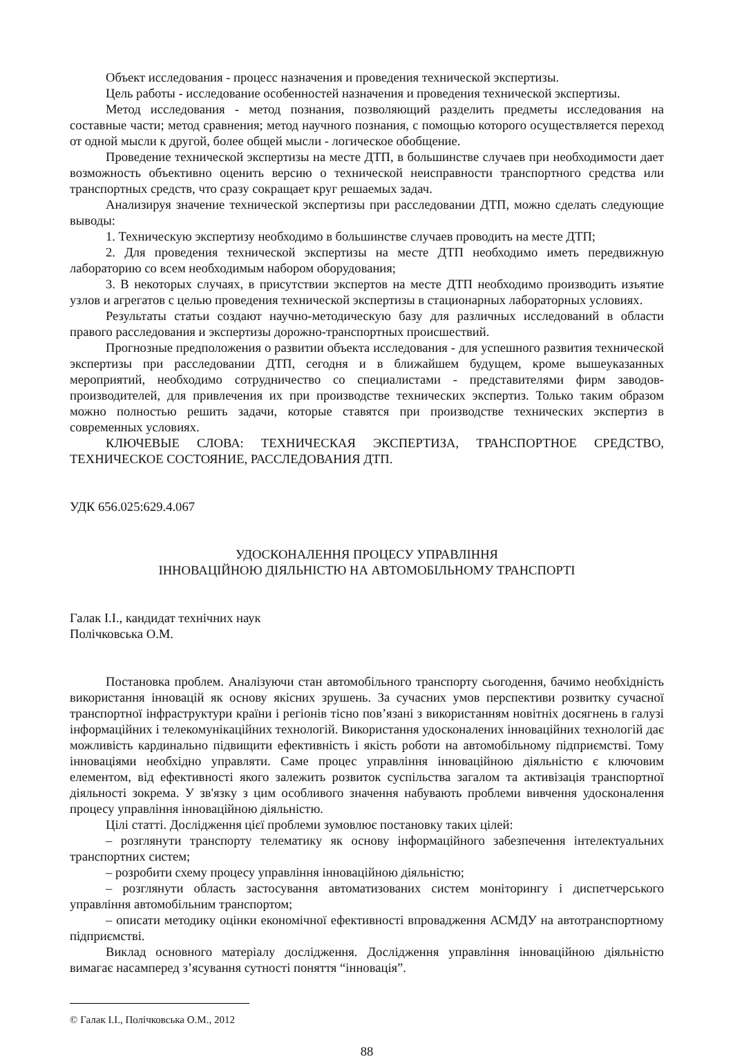Объект исследования - процесс назначения и проведения технической экспертизы.
Цель работы - исследование особенностей назначения и проведения технической экспертизы.
Метод исследования - метод познания, позволяющий разделить предметы исследования на составные части; метод сравнения; метод научного познания, с помощью которого осуществляется переход от одной мысли к другой, более общей мысли - логическое обобщение.
Проведение технической экспертизы на месте ДТП, в большинстве случаев при необходимости дает возможность объективно оценить версию о технической неисправности транспортного средства или транспортных средств, что сразу сокращает круг решаемых задач.
Анализируя значение технической экспертизы при расследовании ДТП, можно сделать следующие выводы:
1. Техническую экспертизу необходимо в большинстве случаев проводить на месте ДТП;
2. Для проведения технической экспертизы на месте ДТП необходимо иметь передвижную лабораторию со всем необходимым набором оборудования;
3. В некоторых случаях, в присутствии экспертов на месте ДТП необходимо производить изъятие узлов и агрегатов с целью проведения технической экспертизы в стационарных лабораторных условиях.
Результаты статьи создают научно-методическую базу для различных исследований в области правого расследования и экспертизы дорожно-транспортных происшествий.
Прогнозные предположения о развитии объекта исследования - для успешного развития технической экспертизы при расследовании ДТП, сегодня и в ближайшем будущем, кроме вышеуказанных мероприятий, необходимо сотрудничество со специалистами - представителями фирм заводов-производителей, для привлечения их при производстве технических экспертиз. Только таким образом можно полностью решить задачи, которые ставятся при производстве технических экспертиз в современных условиях.
КЛЮЧЕВЫЕ СЛОВА: ТЕХНИЧЕСКАЯ ЭКСПЕРТИЗА, ТРАНСПОРТНОЕ СРЕДСТВО, ТЕХНИЧЕСКОЕ СОСТОЯНИЕ, РАССЛЕДОВАНИЯ ДТП.
УДК 656.025:629.4.067
УДОСКОНАЛЕННЯ ПРОЦЕСУ УПРАВЛІННЯ
ІННОВАЦІЙНОЮ ДІЯЛЬНІСТЮ НА АВТОМОБІЛЬНОМУ ТРАНСПОРТІ
Галак І.І., кандидат технічних наук
Полічковська О.М.
Постановка проблем. Аналізуючи стан автомобільного транспорту сьогодення, бачимо необхідність використання інновацій як основу якісних зрушень. За сучасних умов перспективи розвитку сучасної транспортної інфраструктури країни і регіонів тісно пов’язані з використанням новітніх досягнень в галузі інформаційних і телекомунікаційних технологій. Використання удосконалених інноваційних технологій дає можливість кардинально підвищити ефективність і якість роботи на автомобільному підприємстві. Тому інноваціями необхідно управляти. Саме процес управління інноваційною діяльністю є ключовим елементом, від ефективності якого залежить розвиток суспільства загалом та активізація транспортної діяльності зокрема. У зв'язку з цим особливого значення набувають проблеми вивчення удосконалення процесу управління інноваційною діяльністю.
Цілі статті. Дослідження цієї проблеми зумовлює постановку таких цілей:
– розглянути транспорту телематику як основу інформаційного забезпечення інтелектуальних транспортних систем;
– розробити схему процесу управління інноваційною діяльністю;
– розглянути область застосування автоматизованих систем моніторингу і диспетчерського управління автомобільним транспортом;
– описати методику оцінки економічної ефективності впровадження АСМДУ на автотранспортному підприємстві.
Виклад основного матеріалу дослідження. Дослідження управління інноваційною діяльністю вимагає насамперед з’ясування сутності поняття “інновація”.
© Галак І.І., Полічковська О.М., 2012
88